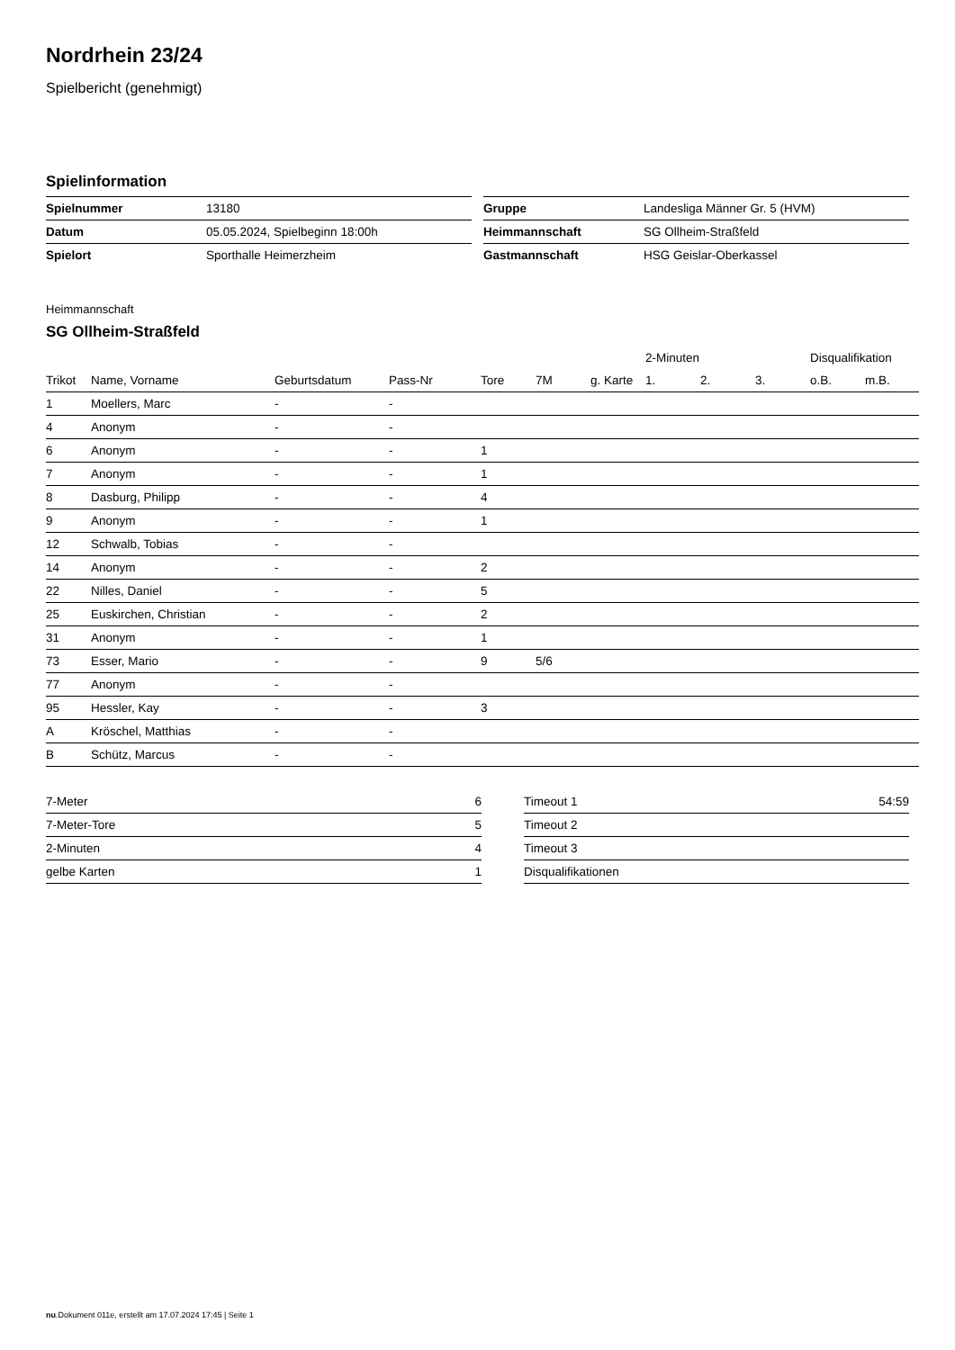Nordrhein 23/24
Spielbericht (genehmigt)
Spielinformation
| Spielnummer | 13180 |
| Datum | 05.05.2024, Spielbeginn 18:00h |
| Spielort | Sporthalle Heimerzheim |
| Gruppe | Landesliga Männer Gr. 5 (HVM) |
| Heimmannschaft | SG Ollheim-Straßfeld |
| Gastmannschaft | HSG Geislar-Oberkassel |
Heimmannschaft
SG Ollheim-Straßfeld
| | | | | | | | 2-Minuten | | | Disqualifikation | |
| --- | --- | --- | --- | --- | --- | --- | --- | --- | --- | --- | --- |
| Trikot | Name, Vorname | Geburtsdatum | Pass-Nr | Tore | 7M | g. Karte | 1. | 2. | 3. | o.B. | m.B. |
| 1 | Moellers, Marc | - | - | | | | | | | | |
| 4 | Anonym | - | - | | | | | | | | |
| 6 | Anonym | - | - | 1 | | | | | | | |
| 7 | Anonym | - | - | 1 | | | | | | | |
| 8 | Dasburg, Philipp | - | - | 4 | | | | | | | |
| 9 | Anonym | - | - | 1 | | | | | | | |
| 12 | Schwalb, Tobias | - | - | | | | | | | | |
| 14 | Anonym | - | - | 2 | | | | | | | |
| 22 | Nilles, Daniel | - | - | 5 | | | | | | | |
| 25 | Euskirchen, Christian | - | - | 2 | | | | | | | |
| 31 | Anonym | - | - | 1 | | | | | | | |
| 73 | Esser, Mario | - | - | 9 | 5/6 | | | | | | |
| 77 | Anonym | - | - | | | | | | | | |
| 95 | Hessler, Kay | - | - | 3 | | | | | | | |
| A | Kröschel, Matthias | - | - | | | | | | | | |
| B | Schütz, Marcus | - | - | | | | | | | | |
| 7-Meter | 6 |
| 7-Meter-Tore | 5 |
| 2-Minuten | 4 |
| gelbe Karten | 1 |
| Timeout 1 | 54:59 |
| Timeout 2 | |
| Timeout 3 | |
| Disqualifikationen | |
nu.Dokument 011e, erstellt am 17.07.2024 17:45 | Seite 1